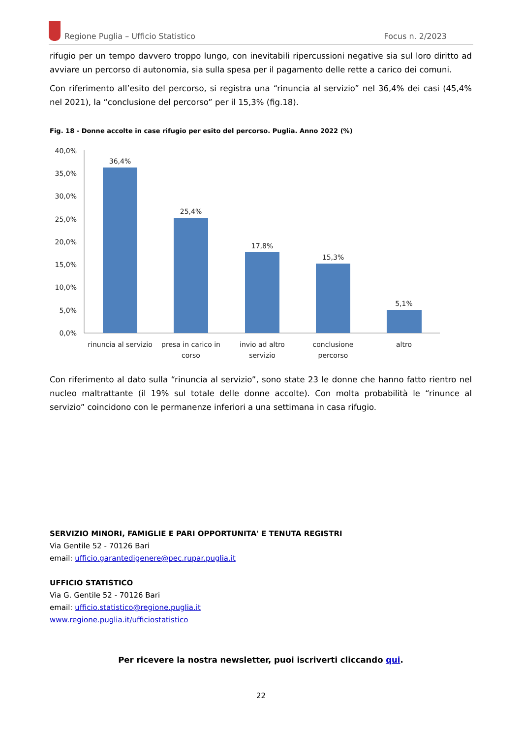Regione Puglia – Ufficio Statistico Focus n. 2/2023
rifugio per un tempo davvero troppo lungo, con inevitabili ripercussioni negative sia sul loro diritto ad avviare un percorso di autonomia, sia sulla spesa per il pagamento delle rette a carico dei comuni.
Con riferimento all’esito del percorso, si registra una “rinuncia al servizio” nel 36,4% dei casi (45,4% nel 2021), la “conclusione del percorso” per il 15,3% (fig.18).
Fig. 18 - Donne accolte in case rifugio per esito del percorso. Puglia. Anno 2022 (%)
40,0%
35,0%
30,0%
25,0%
20,0%
15,0%
10,0%
5,0%
0,0%
36,4%
25,4%
17,8%
15,3%
5,1%
rinuncia al servizio
presa in carico in
corso
invio ad altro
servizio
conclusione
percorso
altro
Con riferimento al dato sulla “rinuncia al servizio”, sono state 23 le donne che hanno fatto rientro nel nucleo maltrattante (il 19% sul totale delle donne accolte). Con molta probabilità le “rinunce al servizio” coincidono con le permanenze inferiori a una settimana in casa rifugio.
SERVIZIO MINORI, FAMIGLIE E PARI OPPORTUNITA' E TENUTA REGISTRI
Via Gentile 52 - 70126 Bari
email: ufficio.garantedigenere@pec.rupar.puglia.it
UFFICIO STATISTICO
Via G. Gentile 52 - 70126 Bari
email: ufficio.statistico@regione.puglia.it
www.regione.puglia.it/ufficiostatistico
Per ricevere la nostra newsletter, puoi iscriverti cliccando qui.
22